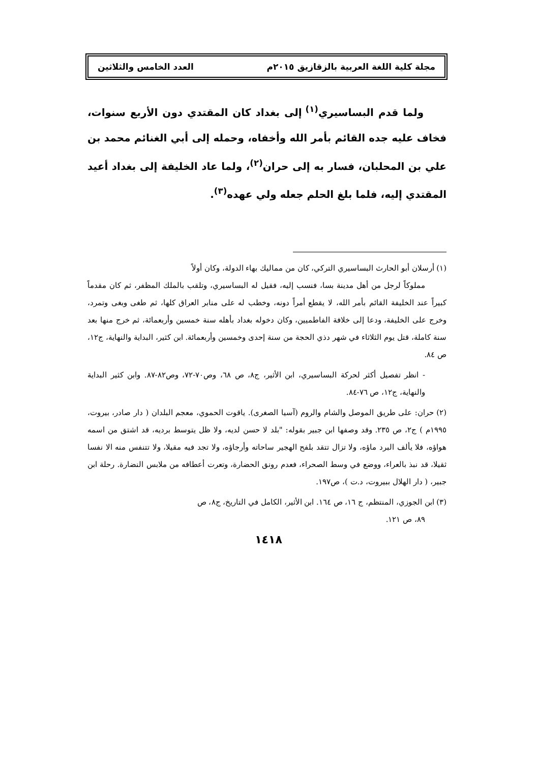مجلة كلية اللغة العربية بالزقازيق ٢٠١٥م العدد الخامس والثلاثين
ولما قدم البساسيري<sup>(١)</sup> إلى بغداد كان المقتدي دون الأربع سنوات، فخاف عليه جده القائم بأمر الله وأخفاه، وحمله إلى أبي الغنائم محمد بن علي بن المحلبان، فسار به إلى حران<sup>(٢)</sup>، ولما عاد الخليفة إلى بغداد أعيد المقتدي إليه، فلما بلغ الحلم جعله ولي عهده<sup>(٣)</sup>.
(١) أرسلان أبو الحارث البساسيري التركي، كان من مماليك بهاء الدولة، وكان أولاً
مملوكاً لرجل من أهل مدينة بسا، فنسب إليه، فقيل له البساسيري، وتلقب بالملك المظفر، ثم كان مقدماً كبيراً عند الخليفة القائم بأمر الله، لا يقطع أمراً دونه، وخطب له على منابر العراق كلها، ثم طغى وبغى وتمرد، وخرج على الخليفة، ودعا إلى خلافة الفاطميين، وكان دخوله بغداد بأهله سنة خمسين وأربعمائة، ثم خرج منها بعد سنة كاملة، قتل يوم الثلاثاء في شهر دذي الحجة من سنة إحدى وخمسين وأربعمائة. ابن كثير، البداية والنهاية، ج١٢، ص ٨٤.
- انظر تفصيل أكثر لحركة البساسيري، ابن الأثير، ج٨، ص ٦٨، وص٧٠-٧٢، وص٨٢-٨٧. وابن كثير البداية والنهاية، ج١٢، ص ٧٦-٨٤.
(٢) حران: على طريق الموصل والشام والروم (آسيا الصغرى). ياقوت الحموي، معجم البلدان ( دار صادر، بيروت، ١٩٩٥م ) ج٢، ص ٢٣٥. وقد وصفها ابن جبير بقوله: "بلد لا حسن لديه، ولا ظل يتوسط برديه، قد اشتق من اسمه هواؤه، فلا يألف البرد ماؤه، ولا تزال تتقد بلفح الهجير ساحاته وأرجاؤه، ولا تجد فيه مقيلا، ولا تتنفس منه الا نفسا ثقيلا، قد نبذ بالعراء، ووضع في وسط الصحراء، فعدم رونق الحضارة، وتعرت أعطافه من ملابس النضارة. رحلة ابن جبير، ( دار الهلال ببيروت، د.ت )، ص١٩٧.
(٣) ابن الجوزي، المنتظم، ج ١٦، ص ١٦٤. ابن الأثير، الكامل في التاريخ، ج٨، ص
٨٩، ص ١٢١.
١٤١٨